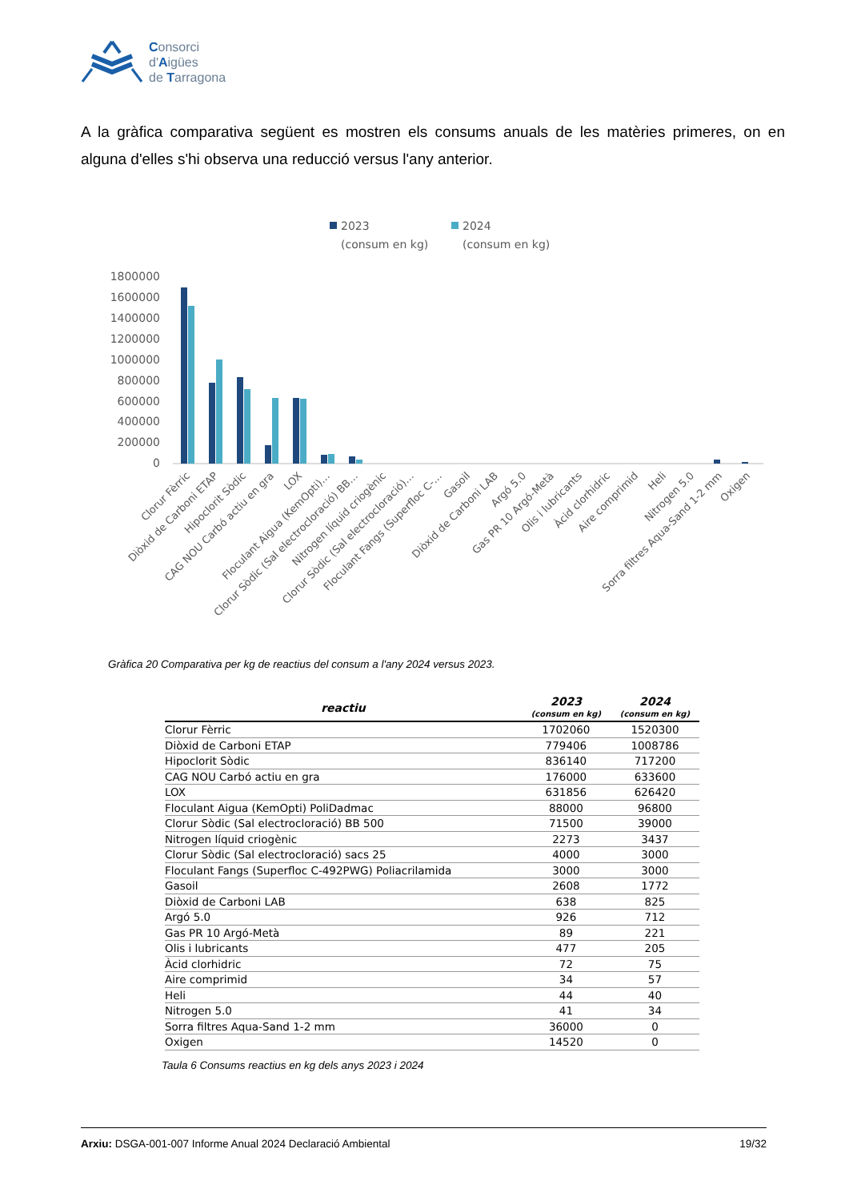Consorci
d'Aigües
de Tarragona
A la gràfica comparativa següent es mostren els consums anuals de les matèries primeres, on en alguna d'elles s'hi observa una reducció versus l'any anterior.
2023
(consum en kg)
2024
(consum en kg)
1800000
1600000
1400000
1200000
1000000
800000
600000
400000
200000
0
Clorur Fèrric
Diòxid de Carboni ETAP
Hipoclorit Sòdic
CAG NOU Carbó actiu en gra
LOX
Floculant Aigua (KemOpti)…
Clorur Sòdic (Sal electrocloració) BB…
Nitrogen líquid criogènic
Clorur Sòdic (Sal electrocloració)…
Floculant Fangs (Superfloc C-…
Gasoil
Diòxid de Carboni LAB
Argó 5.0
Gas PR 10 Argó-Metà
Olis i lubricants
Àcid clorhidric
Aire comprimid
Heli
Nitrogen 5.0
Sorra filtres Aqua-Sand 1-2 mm
Oxigen
Gràfica 20 Comparativa per kg de reactius del consum a l'any 2024 versus 2023.
| reactiu | 2023 (consum en kg) | 2024 (consum en kg) |
| --- | --- | --- |
| Clorur Fèrric | 1702060 | 1520300 |
| Diòxid de Carboni ETAP | 779406 | 1008786 |
| Hipoclorit Sòdic | 836140 | 717200 |
| CAG NOU Carbó actiu en gra | 176000 | 633600 |
| LOX | 631856 | 626420 |
| Floculant Aigua (KemOpti) PoliDadmac | 88000 | 96800 |
| Clorur Sòdic (Sal electrocloració) BB 500 | 71500 | 39000 |
| Nitrogen líquid criogènic | 2273 | 3437 |
| Clorur Sòdic (Sal electrocloració) sacs 25 | 4000 | 3000 |
| Floculant Fangs (Superfloc C-492PWG) Poliacrilamida | 3000 | 3000 |
| Gasoil | 2608 | 1772 |
| Diòxid de Carboni LAB | 638 | 825 |
| Argó 5.0 | 926 | 712 |
| Gas PR 10 Argó-Metà | 89 | 221 |
| Olis i lubricants | 477 | 205 |
| Àcid clorhidric | 72 | 75 |
| Aire comprimid | 34 | 57 |
| Heli | 44 | 40 |
| Nitrogen 5.0 | 41 | 34 |
| Sorra filtres Aqua-Sand 1-2 mm | 36000 | 0 |
| Oxigen | 14520 | 0 |
Taula 6 Consums reactius en kg dels anys 2023 i 2024
Arxiu: DSGA-001-007 Informe Anual 2024 Declaració Ambiental 19/32